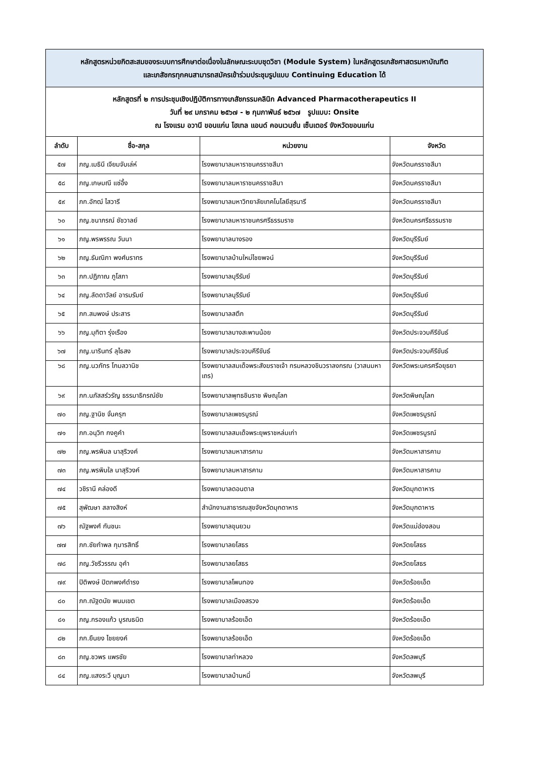| หลักสูตรหน่วยกิตสะสมของระบบการศึกษาต่อเนื่องในลักษณะระบบชุดวิชา (Module System) ในหลักสูตรเภสัชศาสตรมหาบัณฑิต และเภสัชกรทุกคนสามารถสมัครเข้าร่วมประชุมรูปแบบ Continuing Education ได้ | | | |
| หลักสูตรที่ ๒ การประชุมเชิงปฏิบัติการทางเภสัชกรรมคลินิก Advanced Pharmacotherapeutics II วันที่ ๒๙ มกราคม ๒๕๖๗ - ๒ กุมภาพันธ์ ๒๕๖๗ รูปแบบ: Onsite ณ โรงแรม อวานี ขอนแก่น โฮเทล แอนด์ คอนเวนชั่น เซ็นเตอร์ จังหวัดขอนแก่น | | | |
| ลำดับ | ชื่อ-สกุล | หน่วยงาน | จังหวัด |
| ๕๗ | ภญ.เมธินี เจียมจับเล่ห์ | โรงพยาบาลมหาราชนครราชสีมา | จังหวัดนครราชสีมา |
| ๕๘ | ภญ.เกษมณี แซ่อึ้ง | โรงพยาบาลมหาราชนครราชสีมา | จังหวัดนครราชสีมา |
| ๕๙ | ภก.อัฑฒ์ ไสวารี | โรงพยาบาลมหาวิทยาลัยเทคโนโลยีสุรนารี | จังหวัดนครราชสีมา |
| ๖๐ | ภญ.ชนาภรณ์ ชัชวาลย์ | โรงพยาบาลมหาราชนครศรีธรรมราช | จังหวัดนครศรีธรรมราช |
| ๖๑ | ภญ.พรพรรณ วันนา | โรงพยาบาลนางรอง | จังหวัดบุรีรัมย์ |
| ๖๒ | ภญ.ธันณิภา พงศ์นราทร | โรงพยาบาลบ้านใหม่ไชยพจน์ | จังหวัดบุรีรัมย์ |
| ๖๓ | ภก.ปฏิภาณ ภูโสภา | โรงพยาบาลบุรีรัมย์ | จังหวัดบุรีรัมย์ |
| ๖๔ | ภญ.ลัดดาวัลย์ อารมรัมย์ | โรงพยาบาลบุรีรัมย์ | จังหวัดบุรีรัมย์ |
| ๖๕ | ภก.สมพงษ์ ประสาร | โรงพยาบาลสตึก | จังหวัดบุรีรัมย์ |
| ๖๖ | ภญ.มุทิตา รุ่งเรือง | โรงพยาบาลบางสะพานน้อย | จังหวัดประจวบคีรีขันธ์ |
| ๖๗ | ภญ.นารินทร์ ลุไธสง | โรงพยาบาลประจวบคีรีขันธ์ | จังหวัดประจวบคีรีขันธ์ |
| ๖๘ | ภญ.นวภัทร โกมลวานิช | โรงพยาบาลสมเด็จพระสังฆราชเจ้า กรมหลวงชินวราลงกรณ (วาสนมหาเถร) | จังหวัดพระนครศรีอยุธยา |
| ๖๙ | ภก.นภัสสร์วรัญ ธรรมาธิกรณ์ชัย | โรงพยาบาลพุทธชินราช พิษณุโลก | จังหวัดพิษณุโลก |
| ๗๐ | ภญ.ฐานิช จั่นครุฑ | โรงพยาบาลเพชรบูรณ์ | จังหวัดเพชรบูรณ์ |
| ๗๑ | ภก.อนุวิท กงคูคำ | โรงพยาบาลสมเด็จพระยุพราชหล่มเก่า | จังหวัดเพชรบูรณ์ |
| ๗๒ | ภญ.พรพิมล นาสุริวงค์ | โรงพยาบาลมหาสารคาม | จังหวัดมหาสารคาม |
| ๗๓ | ภญ.พรพิมใล นาสุริวงค์ | โรงพยาบาลมหาสารคาม | จังหวัดมหาสารคาม |
| ๗๔ | วชิรานี คล่องดี | โรงพยาบาลดอนตาล | จังหวัดมุกดาหาร |
| ๗๕ | สุพัฒษา สลางสิงห์ | สำนักงานสาธารณสุขจังหวัดมุกดาหาร | จังหวัดมุกดาหาร |
| ๗๖ | ณัฐพงศ์ กันชนะ | โรงพยาบาลขุนยวม | จังหวัดแม่ฮ่องสอน |
| ๗๗ | ภก.ชัยกำพล กุมารสิทธิ์ | โรงพยาบาลยโสธร | จังหวัดยโสธร |
| ๗๘ | ภญ.วัชรีวรรณ อุคำ | โรงพยาบาลยโสธร | จังหวัดยโสธร |
| ๗๙ | ปิติพงษ์ ปิตกพงศ์ดำรง | โรงพยาบาลโพนทอง | จังหวัดร้อยเอ็ด |
| ๘๐ | ภก.ณัฐดนัย พนมเขต | โรงพยาบาลเมืองสรวง | จังหวัดร้อยเอ็ด |
| ๘๑ | ภญ.กรองแก้ว บูรณธนิต | โรงพยาบาลร้อยเอ็ด | จังหวัดร้อยเอ็ด |
| ๘๒ | ภก.ยืนยง ไชยยงค์ | โรงพยาบาลร้อยเอ็ด | จังหวัดร้อยเอ็ด |
| ๘๓ | ภญ.ชวพร แพรชัย | โรงพยาบาลท่าหลวง | จังหวัดลพบุรี |
| ๘๔ | ภญ.แสงระวี บุญมา | โรงพยาบาลบ้านหมี่ | จังหวัดลพบุรี |